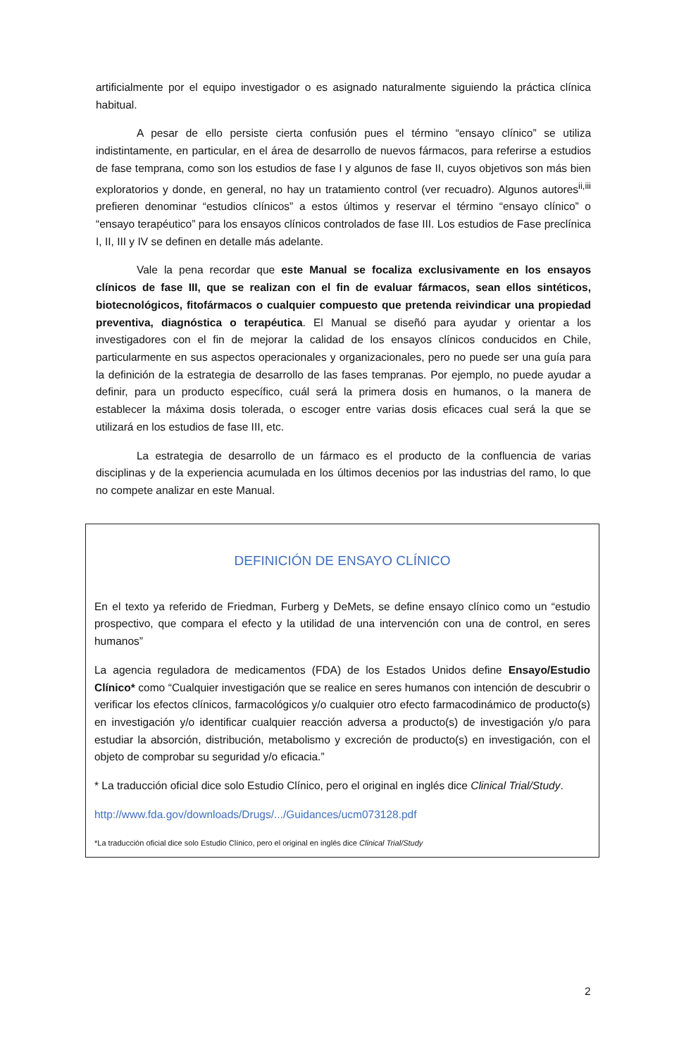artificialmente por el equipo investigador o es asignado naturalmente siguiendo la práctica clínica habitual.
A pesar de ello persiste cierta confusión pues el término “ensayo clínico” se utiliza indistintamente, en particular, en el área de desarrollo de nuevos fármacos, para referirse a estudios de fase temprana, como son los estudios de fase I y algunos de fase II, cuyos objetivos son más bien exploratorios y donde, en general, no hay un tratamiento control (ver recuadro). Algunos autores<sup>ii,iii</sup> prefieren denominar “estudios clínicos” a estos últimos y reservar el término “ensayo clínico” o “ensayo terapéutico” para los ensayos clínicos controlados de fase III. Los estudios de Fase preclínica I, II, III y IV se definen en detalle más adelante.
Vale la pena recordar que este Manual se focaliza exclusivamente en los ensayos clínicos de fase III, que se realizan con el fin de evaluar fármacos, sean ellos sintéticos, biotecnológicos, fitofármacos o cualquier compuesto que pretenda reivindicar una propiedad preventiva, diagnóstica o terapéutica. El Manual se diseñó para ayudar y orientar a los investigadores con el fin de mejorar la calidad de los ensayos clínicos conducidos en Chile, particularmente en sus aspectos operacionales y organizacionales, pero no puede ser una guía para la definición de la estrategia de desarrollo de las fases tempranas. Por ejemplo, no puede ayudar a definir, para un producto específico, cuál será la primera dosis en humanos, o la manera de establecer la máxima dosis tolerada, o escoger entre varias dosis eficaces cual será la que se utilizará en los estudios de fase III, etc.
La estrategia de desarrollo de un fármaco es el producto de la confluencia de varias disciplinas y de la experiencia acumulada en los últimos decenios por las industrias del ramo, lo que no compete analizar en este Manual.
DEFINICIÓN DE ENSAYO CLÍNICO
En el texto ya referido de Friedman, Furberg y DeMets, se define ensayo clínico como un “estudio prospectivo, que compara el efecto y la utilidad de una intervención con una de control, en seres humanos”
La agencia reguladora de medicamentos (FDA) de los Estados Unidos define Ensayo/Estudio Clínico* como “Cualquier investigación que se realice en seres humanos con intención de descubrir o verificar los efectos clínicos, farmacológicos y/o cualquier otro efecto farmacodinámico de producto(s) en investigación y/o identificar cualquier reacción adversa a producto(s) de investigación y/o para estudiar la absorción, distribución, metabolismo y excreción de producto(s) en investigación, con el objeto de comprobar su seguridad y/o eficacia.”
* La traducción oficial dice solo Estudio Clínico, pero el original en inglés dice Clinical Trial/Study.
http://www.fda.gov/downloads/Drugs/.../Guidances/ucm073128.pdf
*La traducción oficial dice solo Estudio Clínico, pero el original en inglés dice Clinical Trial/Study
2